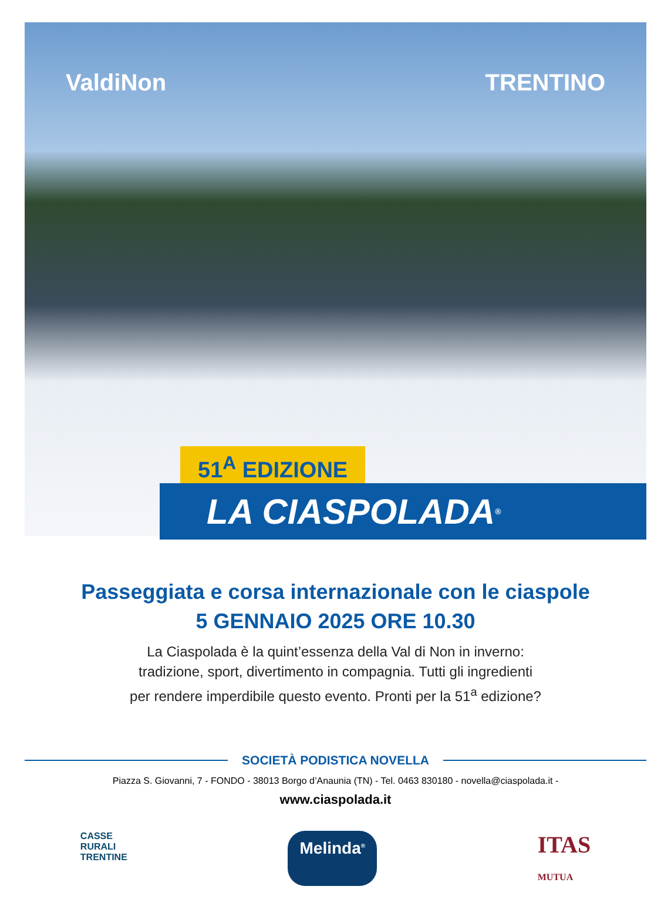ValdiNon TRENTINO
51<sup>A</sup> EDIZIONE
LA CIASPOLADA<sup>®</sup>
Passeggiata e corsa internazionale con le ciaspole
5 GENNAIO 2025 ORE 10.30
La Ciaspolada è la quint’essenza della Val di Non in inverno:
tradizione, sport, divertimento in compagnia. Tutti gli ingredienti
per rendere imperdibile questo evento. Pronti per la 51<sup>a</sup> edizione?
SOCIETÀ PODISTICA NOVELLA
Piazza S. Giovanni, 7 - FONDO - 38013 Borgo d’Anaunia (TN) - Tel. 0463 830180 - novella@ciaspolada.it -
www.ciaspolada.it
CASSE
RURALI
TRENTINE Melinda<sup>®</sup> ITAS
MUTUA